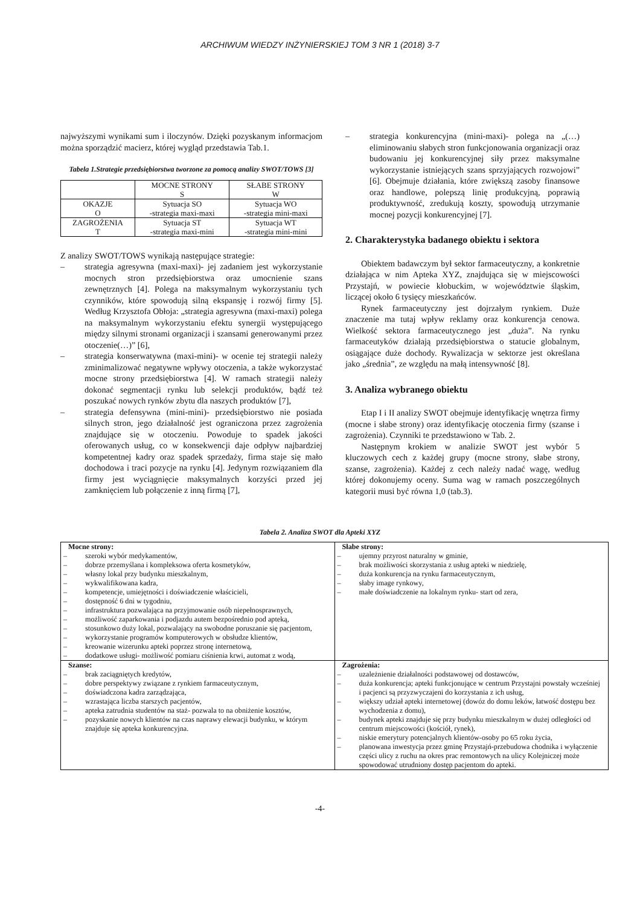ARCHIWUM WIEDZY INŻYNIERSKIEJ TOM 3 NR 1 (2018) 3-7
najwyższymi wynikami sum i iloczynów. Dzięki pozyskanym informacjom można sporządzić macierz, której wygląd przedstawia Tab.1.
Tabela 1.Strategie przedsiębiorstwa tworzone za pomocą analizy SWOT/TOWS [3]
| | MOCNE STRONY S | SŁABE STRONY W |
| OKAZJE O | Sytuacja SO -strategia maxi-maxi | Sytuacja WO -strategia mini-maxi |
| ZAGROŻENIA T | Sytuacja ST -strategia maxi-mini | Sytuacja WT -strategia mini-mini |
Z analizy SWOT/TOWS wynikają następujące strategie:
– strategia agresywna (maxi-maxi)- jej zadaniem jest wykorzystanie mocnych stron przedsiębiorstwa oraz umocnienie szans zewnętrznych [4]. Polega na maksymalnym wykorzystaniu tych czynników, które spowodują silną ekspansję i rozwój firmy [5]. Według Krzysztofa Obłoja: „strategia agresywna (maxi-maxi) polega na maksymalnym wykorzystaniu efektu synergii występującego między silnymi stronami organizacji i szansami generowanymi przez otoczenie(…)” [6],
– strategia konserwatywna (maxi-mini)- w ocenie tej strategii należy zminimalizować negatywne wpływy otoczenia, a także wykorzystać mocne strony przedsiębiorstwa [4]. W ramach strategii należy dokonać segmentacji rynku lub selekcji produktów, bądź też poszukać nowych rynków zbytu dla naszych produktów [7],
– strategia defensywna (mini-mini)- przedsiębiorstwo nie posiada silnych stron, jego działalność jest ograniczona przez zagrożenia znajdujące się w otoczeniu. Powoduje to spadek jakości oferowanych usług, co w konsekwencji daje odpływ najbardziej kompetentnej kadry oraz spadek sprzedaży, firma staje się mało dochodowa i traci pozycje na rynku [4]. Jedynym rozwiązaniem dla firmy jest wyciągnięcie maksymalnych korzyści przed jej zamknięciem lub połączenie z inną firmą [7],
– strategia konkurencyjna (mini-maxi)- polega na „(…) eliminowaniu słabych stron funkcjonowania organizacji oraz budowaniu jej konkurencyjnej siły przez maksymalne wykorzystanie istniejących szans sprzyjających rozwojowi” [6]. Obejmuje działania, które zwiększą zasoby finansowe oraz handlowe, polepszą linię produkcyjną, poprawią produktywność, zredukują koszty, spowodują utrzymanie mocnej pozycji konkurencyjnej [7].
2. Charakterystyka badanego obiektu i sektora
Obiektem badawczym był sektor farmaceutyczny, a konkretnie działająca w nim Apteka XYZ, znajdująca się w miejscowości Przystajń, w powiecie kłobuckim, w województwie śląskim, liczącej około 6 tysięcy mieszkańców.
Rynek farmaceutyczny jest dojrzałym rynkiem. Duże znaczenie ma tutaj wpływ reklamy oraz konkurencja cenowa. Wielkość sektora farmaceutycznego jest „duża”. Na rynku farmaceutyków działają przedsiębiorstwa o statucie globalnym, osiągające duże dochody. Rywalizacja w sektorze jest określana jako „średnia”, ze względu na małą intensywność [8].
3. Analiza wybranego obiektu
Etap I i II analizy SWOT obejmuje identyfikację wnętrza firmy (mocne i słabe strony) oraz identyfikację otoczenia firmy (szanse i zagrożenia). Czynniki te przedstawiono w Tab. 2.
Następnym krokiem w analizie SWOT jest wybór 5 kluczowych cech z każdej grupy (mocne strony, słabe strony, szanse, zagrożenia). Każdej z cech należy nadać wagę, według której dokonujemy oceny. Suma wag w ramach poszczególnych kategorii musi być równa 1,0 (tab.3).
Tabela 2. Analiza SWOT dla Apteki XYZ
| Mocne strony: – szeroki wybór medykamentów, – dobrze przemyślana i kompleksowa oferta kosmetyków, – własny lokal przy budynku mieszkalnym, – wykwalifikowana kadra, – kompetencje, umiejętności i doświadczenie właścicieli, – dostępność 6 dni w tygodniu, – infrastruktura pozwalająca na przyjmowanie osób niepełnosprawnych, – możliwość zaparkowania i podjazdu autem bezpośrednio pod apteką, – stosunkowo duży lokal, pozwalający na swobodne poruszanie się pacjentom, – wykorzystanie programów komputerowych w obsłudze klientów, – kreowanie wizerunku apteki poprzez stronę internetową, – dodatkowe usługi- możliwość pomiaru ciśnienia krwi, automat z wodą, | Słabe strony: – ujemny przyrost naturalny w gminie, – brak możliwości skorzystania z usług apteki w niedzielę, – duża konkurencja na rynku farmaceutycznym, – słaby image rynkowy, – małe doświadczenie na lokalnym rynku- start od zera, |
| Szanse: – brak zaciągniętych kredytów, – dobre perspektywy związane z rynkiem farmaceutycznym, – doświadczona kadra zarządzająca, – wzrastająca liczba starszych pacjentów, – apteka zatrudnia studentów na staż- pozwala to na obniżenie kosztów, – pozyskanie nowych klientów na czas naprawy elewacji budynku, w którym znajduje się apteka konkurencyjna. | Zagrożenia: – uzależnienie działalności podstawowej od dostawców, – duża konkurencja; apteki funkcjonujące w centrum Przystajni powstały wcześniej i pacjenci są przyzwyczajeni do korzystania z ich usług, – większy udział apteki internetowej (dowóz do domu leków, łatwość dostępu bez wychodzenia z domu), – budynek apteki znajduje się przy budynku mieszkalnym w dużej odległości od centrum miejscowości (kościół, rynek), – niskie emerytury potencjalnych klientów-osoby po 65 roku życia, – planowana inwestycja przez gminę Przystajń-przebudowa chodnika i wyłączenie części ulicy z ruchu na okres prac remontowych na ulicy Kolejniczej może spowodować utrudniony dostęp pacjentom do apteki. |
-4-